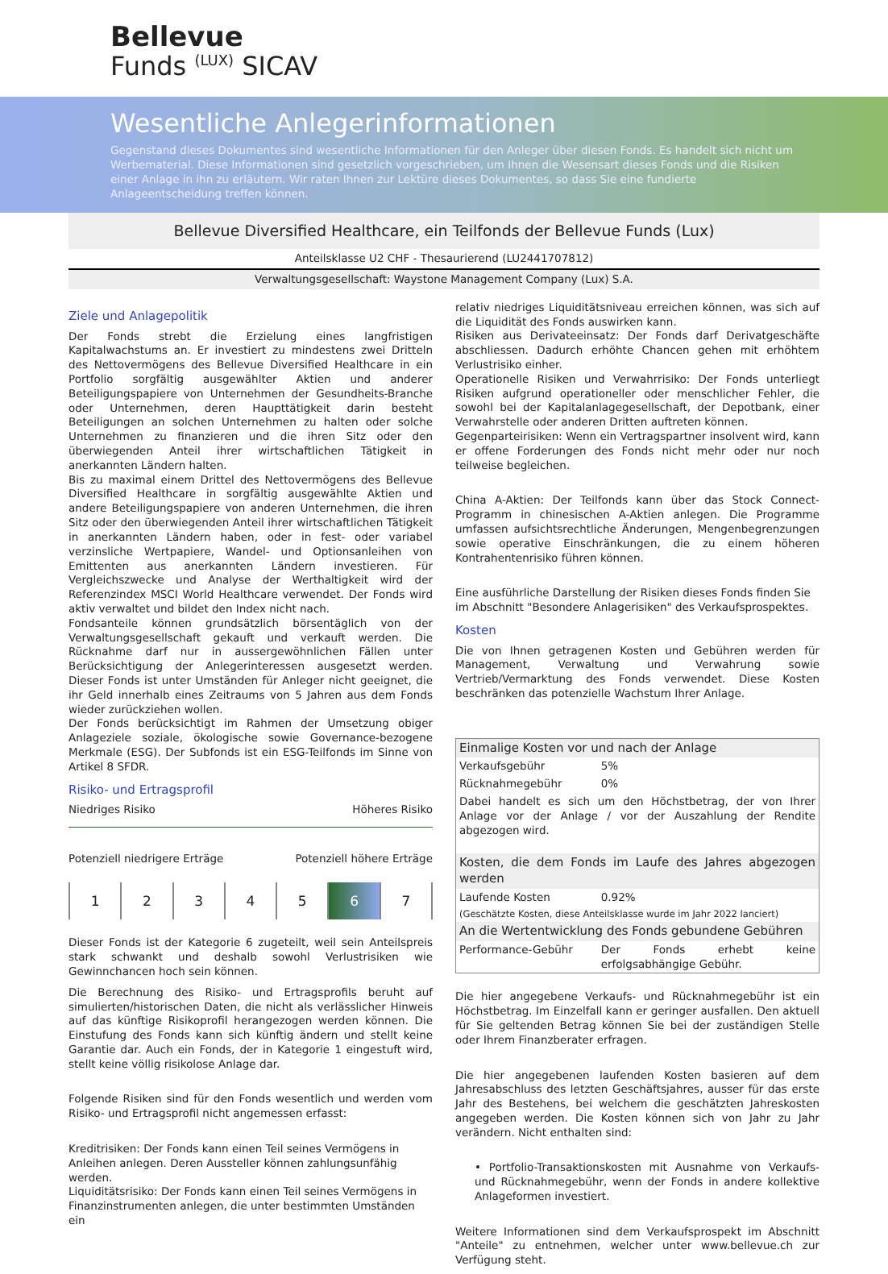Bellevue
Funds <sup>(LUX)</sup> SICAV
Wesentliche Anlegerinformationen
Gegenstand dieses Dokumentes sind wesentliche Informationen für den Anleger über diesen Fonds. Es handelt sich nicht um Werbematerial. Diese Informationen sind gesetzlich vorgeschrieben, um Ihnen die Wesensart dieses Fonds und die Risiken einer Anlage in ihn zu erläutern. Wir raten Ihnen zur Lektüre dieses Dokumentes, so dass Sie eine fundierte Anlageentscheidung treffen können.
Bellevue Diversified Healthcare, ein Teilfonds der Bellevue Funds (Lux)
Anteilsklasse U2 CHF - Thesaurierend (LU2441707812)
Verwaltungsgesellschaft: Waystone Management Company (Lux) S.A.
Ziele und Anlagepolitik
Der Fonds strebt die Erzielung eines langfristigen Kapitalwachstums an. Er investiert zu mindestens zwei Dritteln des Nettovermögens des Bellevue Diversified Healthcare in ein Portfolio sorgfältig ausgewählter Aktien und anderer Beteiligungspapiere von Unternehmen der Gesundheits-Branche oder Unternehmen, deren Haupttätigkeit darin besteht Beteiligungen an solchen Unternehmen zu halten oder solche Unternehmen zu finanzieren und die ihren Sitz oder den überwiegenden Anteil ihrer wirtschaftlichen Tätigkeit in anerkannten Ländern halten.
Bis zu maximal einem Drittel des Nettovermögens des Bellevue Diversified Healthcare in sorgfältig ausgewählte Aktien und andere Beteiligungspapiere von anderen Unternehmen, die ihren Sitz oder den überwiegenden Anteil ihrer wirtschaftlichen Tätigkeit in anerkannten Ländern haben, oder in fest- oder variabel verzinsliche Wertpapiere, Wandel- und Optionsanleihen von Emittenten aus anerkannten Ländern investieren. Für Vergleichszwecke und Analyse der Werthaltigkeit wird der Referenzindex MSCI World Healthcare verwendet. Der Fonds wird aktiv verwaltet und bildet den Index nicht nach.
Fondsanteile können grundsätzlich börsentäglich von der Verwaltungsgesellschaft gekauft und verkauft werden. Die Rücknahme darf nur in aussergewöhnlichen Fällen unter Berücksichtigung der Anlegerinteressen ausgesetzt werden. Dieser Fonds ist unter Umständen für Anleger nicht geeignet, die ihr Geld innerhalb eines Zeitraums von 5 Jahren aus dem Fonds wieder zurückziehen wollen.
Der Fonds berücksichtigt im Rahmen der Umsetzung obiger Anlageziele soziale, ökologische sowie Governance-bezogene Merkmale (ESG). Der Subfonds ist ein ESG-Teilfonds im Sinne von Artikel 8 SFDR.
Risiko- und Ertragsprofil
Niedriges Risiko Höheres Risiko
Potenziell niedrigere Erträge Potenziell höhere Erträge
1 2 3 4 5 6 7
Dieser Fonds ist der Kategorie 6 zugeteilt, weil sein Anteilspreis stark schwankt und deshalb sowohl Verlustrisiken wie Gewinnchancen hoch sein können.
Die Berechnung des Risiko- und Ertragsprofils beruht auf simulierten/historischen Daten, die nicht als verlässlicher Hinweis auf das künftige Risikoprofil herangezogen werden können. Die Einstufung des Fonds kann sich künftig ändern und stellt keine Garantie dar. Auch ein Fonds, der in Kategorie 1 eingestuft wird, stellt keine völlig risikolose Anlage dar.
Folgende Risiken sind für den Fonds wesentlich und werden vom Risiko- und Ertragsprofil nicht angemessen erfasst:
Kreditrisiken: Der Fonds kann einen Teil seines Vermögens in Anleihen anlegen. Deren Aussteller können zahlungsunfähig werden.
Liquiditätsrisiko: Der Fonds kann einen Teil seines Vermögens in Finanzinstrumenten anlegen, die unter bestimmten Umständen ein
relativ niedriges Liquiditätsniveau erreichen können, was sich auf die Liquidität des Fonds auswirken kann.
Risiken aus Derivateeinsatz: Der Fonds darf Derivatgeschäfte abschliessen. Dadurch erhöhte Chancen gehen mit erhöhtem Verlustrisiko einher.
Operationelle Risiken und Verwahrrisiko: Der Fonds unterliegt Risiken aufgrund operationeller oder menschlicher Fehler, die sowohl bei der Kapitalanlagegesellschaft, der Depotbank, einer Verwahrstelle oder anderen Dritten auftreten können.
Gegenparteirisiken: Wenn ein Vertragspartner insolvent wird, kann er offene Forderungen des Fonds nicht mehr oder nur noch teilweise begleichen.
China A-Aktien: Der Teilfonds kann über das Stock Connect-Programm in chinesischen A-Aktien anlegen. Die Programme umfassen aufsichtsrechtliche Änderungen, Mengenbegrenzungen sowie operative Einschränkungen, die zu einem höheren Kontrahentenrisiko führen können.
Eine ausführliche Darstellung der Risiken dieses Fonds finden Sie im Abschnitt "Besondere Anlagerisiken" des Verkaufsprospektes.
Kosten
Die von Ihnen getragenen Kosten und Gebühren werden für Management, Verwaltung und Verwahrung sowie Vertrieb/Vermarktung des Fonds verwendet. Diese Kosten beschränken das potenzielle Wachstum Ihrer Anlage.
| Einmalige Kosten vor und nach der Anlage | |
| Verkaufsgebühr | 5% |
| Rücknahmegebühr | 0% |
| Dabei handelt es sich um den Höchstbetrag, der von Ihrer Anlage vor der Anlage / vor der Auszahlung der Rendite abgezogen wird. | |
| Kosten, die dem Fonds im Laufe des Jahres abgezogen werden | |
| Laufende Kosten | 0.92% |
| (Geschätzte Kosten, diese Anteilsklasse wurde im Jahr 2022 lanciert) | |
| An die Wertentwicklung des Fonds gebundene Gebühren | |
| Performance-Gebühr | Der Fonds erhebt keine erfolgsabhängige Gebühr. |
Die hier angegebene Verkaufs- und Rücknahmegebühr ist ein Höchstbetrag. Im Einzelfall kann er geringer ausfallen. Den aktuell für Sie geltenden Betrag können Sie bei der zuständigen Stelle oder Ihrem Finanzberater erfragen.
Die hier angegebenen laufenden Kosten basieren auf dem Jahresabschluss des letzten Geschäftsjahres, ausser für das erste Jahr des Bestehens, bei welchem die geschätzten Jahreskosten angegeben werden. Die Kosten können sich von Jahr zu Jahr verändern. Nicht enthalten sind:
• Portfolio-Transaktionskosten mit Ausnahme von Verkaufs- und Rücknahmegebühr, wenn der Fonds in andere kollektive Anlageformen investiert.
Weitere Informationen sind dem Verkaufsprospekt im Abschnitt "Anteile" zu entnehmen, welcher unter www.bellevue.ch zur Verfügung steht.